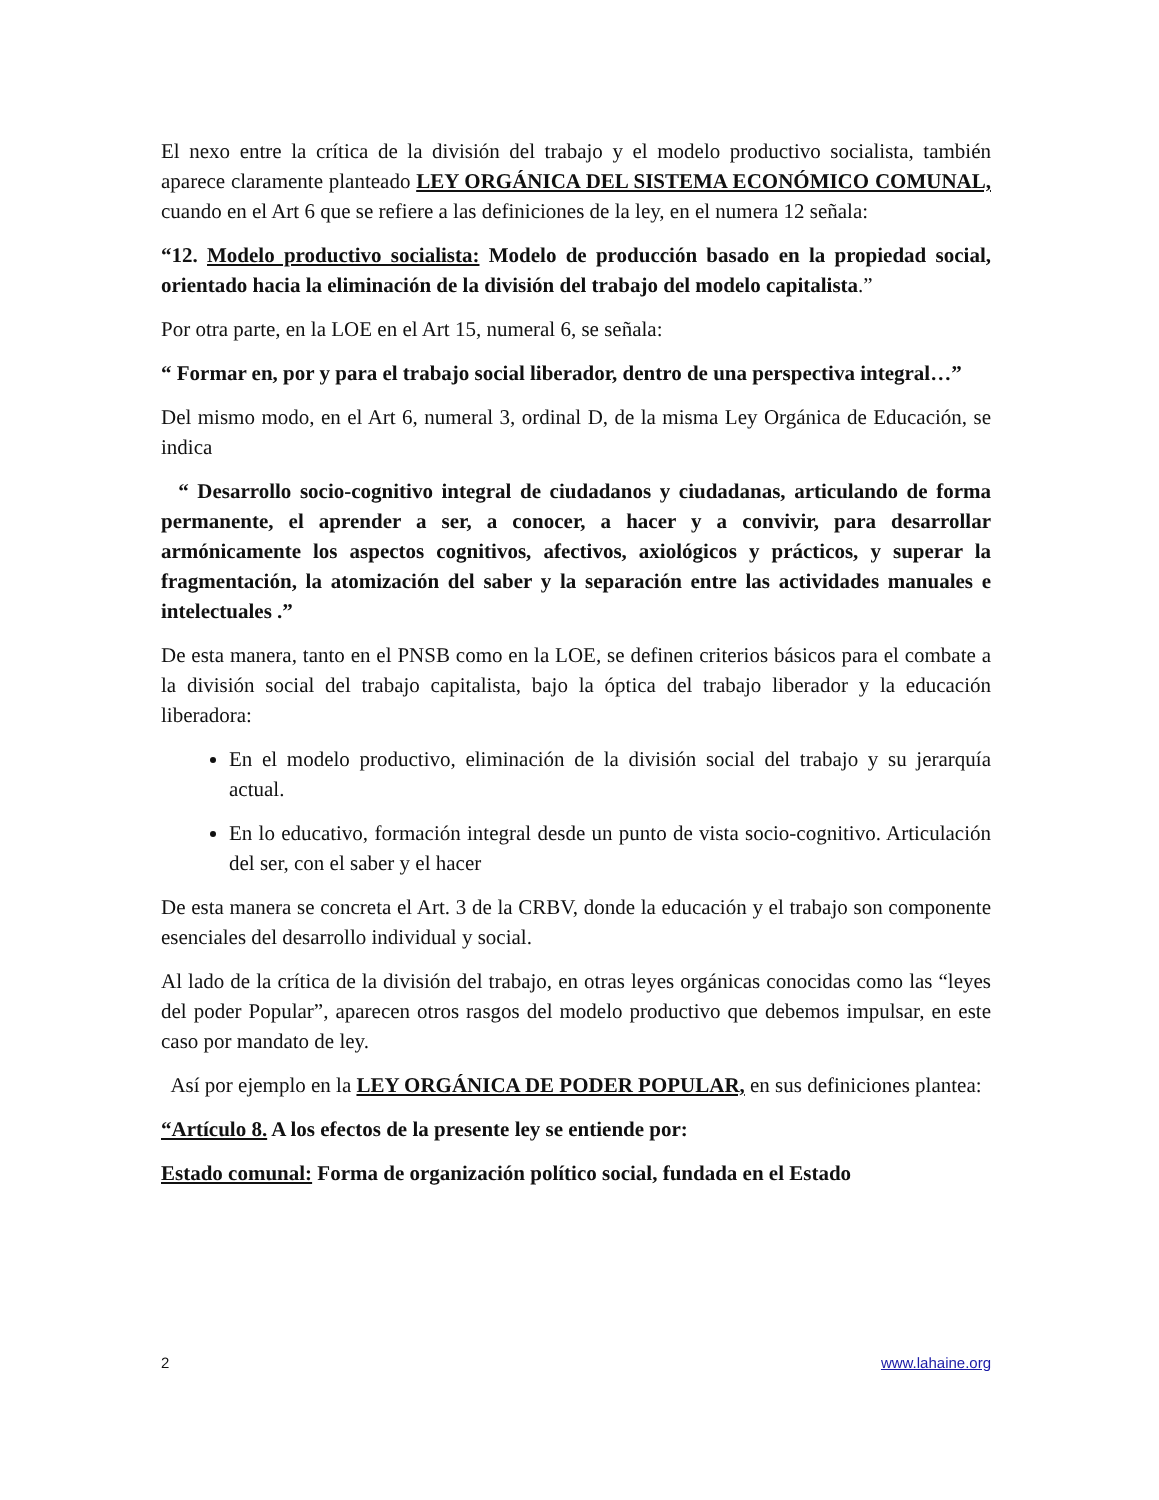El nexo entre la crítica de la división del trabajo y el modelo productivo socialista, también aparece claramente planteado LEY ORGÁNICA DEL SISTEMA ECONÓMICO COMUNAL, cuando en el Art 6 que se refiere a las definiciones de la ley, en el numera 12 señala:
“12. Modelo productivo socialista: Modelo de producción basado en la propiedad social, orientado hacia la eliminación de la división del trabajo del modelo capitalista.”
Por otra parte, en la LOE en el Art 15, numeral 6, se señala:
“ Formar en, por y para el trabajo social liberador, dentro de una perspectiva integral…”
Del mismo modo, en el Art 6, numeral 3, ordinal D, de la misma Ley Orgánica de Educación, se indica
“ Desarrollo socio-cognitivo integral de ciudadanos y ciudadanas, articulando de forma permanente, el aprender a ser, a conocer, a hacer y a convivir, para desarrollar armónicamente los aspectos cognitivos, afectivos, axiológicos y prácticos, y superar la fragmentación, la atomización del saber y la separación entre las actividades manuales e intelectuales .”
De esta manera, tanto en el PNSB como en la LOE, se definen criterios básicos para el combate a la división social del trabajo capitalista, bajo la óptica del trabajo liberador y la educación liberadora:
En el modelo productivo, eliminación de la división social del trabajo y su jerarquía actual.
En lo educativo, formación integral desde un punto de vista socio-cognitivo. Articulación del ser, con el saber y el hacer
De esta manera se concreta el Art. 3 de la CRBV, donde la educación y el trabajo son componente esenciales del desarrollo individual y social.
Al lado de la crítica de la división del trabajo, en otras leyes orgánicas conocidas como las “leyes del poder Popular”, aparecen otros rasgos del modelo productivo que debemos impulsar, en este caso por mandato de ley.
Así por ejemplo en la LEY ORGÁNICA DE PODER POPULAR, en sus definiciones plantea:
“Artículo 8. A los efectos de la presente ley se entiende por:
Estado comunal: Forma de organización político social, fundada en el Estado
2 www.lahaine.org